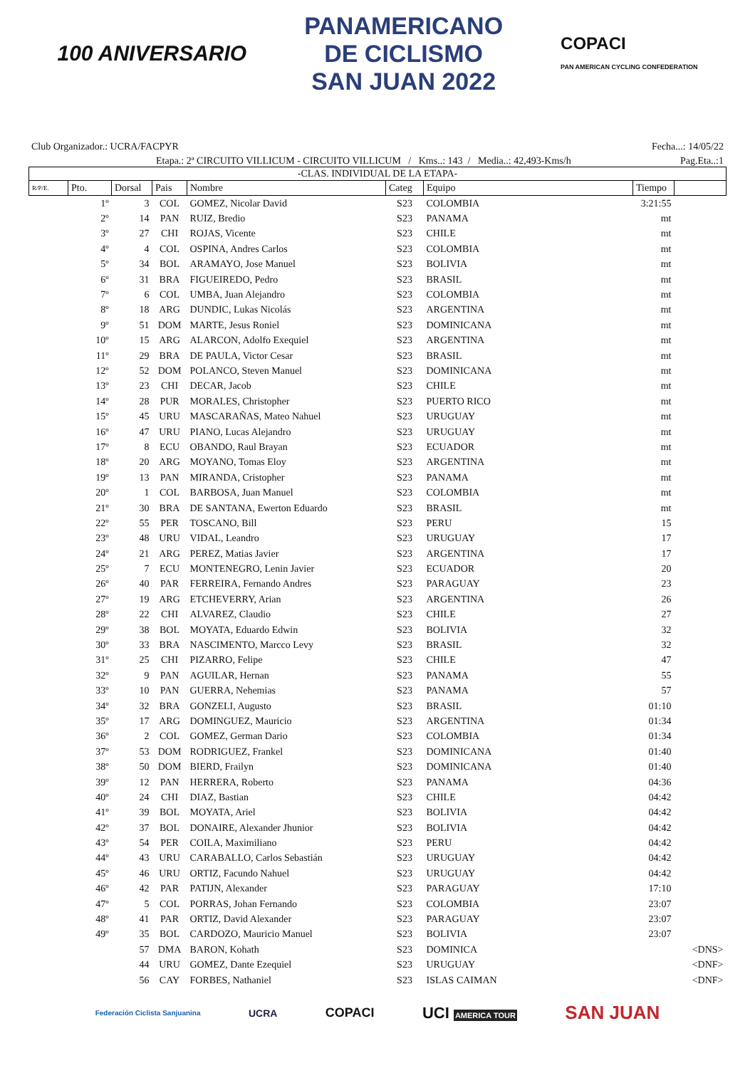100 ANIVERSARIO
PANAMERICANO
DE CICLISMO
SAN JUAN 2022
COPACI
PAN AMERICAN CYCLING CONFEDERATION
Club Organizador.: UCRA/FACPYR Fecha...: 14/05/22
Etapa.: 2ª CIRCUITO VILLICUM - CIRCUITO VILLICUM / Kms..: 143 / Media..: 42,493-Kms/h Pag.Eta..:1
| -CLAS. INDIVIDUAL DE LA ETAPA- | | | | | | | | |
| R/P/E. | Pto. | Dorsal | Pais | Nombre | Categ | Equipo | Tiempo | |
| | 1º | 3 | COL | GOMEZ, Nicolar David | S23 | COLOMBIA | 3:21:55 | |
| | 2º | 14 | PAN | RUIZ, Bredio | S23 | PANAMA | mt | |
| | 3º | 27 | CHI | ROJAS, Vicente | S23 | CHILE | mt | |
| | 4º | 4 | COL | OSPINA, Andres Carlos | S23 | COLOMBIA | mt | |
| | 5º | 34 | BOL | ARAMAYO, Jose Manuel | S23 | BOLIVIA | mt | |
| | 6º | 31 | BRA | FIGUEIREDO, Pedro | S23 | BRASIL | mt | |
| | 7º | 6 | COL | UMBA, Juan Alejandro | S23 | COLOMBIA | mt | |
| | 8º | 18 | ARG | DUNDIC, Lukas Nicolás | S23 | ARGENTINA | mt | |
| | 9º | 51 | DOM | MARTE, Jesus Roniel | S23 | DOMINICANA | mt | |
| | 10º | 15 | ARG | ALARCON, Adolfo Exequiel | S23 | ARGENTINA | mt | |
| | 11º | 29 | BRA | DE PAULA, Victor Cesar | S23 | BRASIL | mt | |
| | 12º | 52 | DOM | POLANCO, Steven Manuel | S23 | DOMINICANA | mt | |
| | 13º | 23 | CHI | DECAR, Jacob | S23 | CHILE | mt | |
| | 14º | 28 | PUR | MORALES, Christopher | S23 | PUERTO RICO | mt | |
| | 15º | 45 | URU | MASCARAÑAS, Mateo Nahuel | S23 | URUGUAY | mt | |
| | 16º | 47 | URU | PIANO, Lucas Alejandro | S23 | URUGUAY | mt | |
| | 17º | 8 | ECU | OBANDO, Raul Brayan | S23 | ECUADOR | mt | |
| | 18º | 20 | ARG | MOYANO, Tomas Eloy | S23 | ARGENTINA | mt | |
| | 19º | 13 | PAN | MIRANDA, Cristopher | S23 | PANAMA | mt | |
| | 20º | 1 | COL | BARBOSA, Juan Manuel | S23 | COLOMBIA | mt | |
| | 21º | 30 | BRA | DE SANTANA, Ewerton Eduardo | S23 | BRASIL | mt | |
| | 22º | 55 | PER | TOSCANO, Bill | S23 | PERU | 15 | |
| | 23º | 48 | URU | VIDAL, Leandro | S23 | URUGUAY | 17 | |
| | 24º | 21 | ARG | PEREZ, Matias Javier | S23 | ARGENTINA | 17 | |
| | 25º | 7 | ECU | MONTENEGRO, Lenin Javier | S23 | ECUADOR | 20 | |
| | 26º | 40 | PAR | FERREIRA, Fernando Andres | S23 | PARAGUAY | 23 | |
| | 27º | 19 | ARG | ETCHEVERRY, Arian | S23 | ARGENTINA | 26 | |
| | 28º | 22 | CHI | ALVAREZ, Claudio | S23 | CHILE | 27 | |
| | 29º | 38 | BOL | MOYATA, Eduardo Edwin | S23 | BOLIVIA | 32 | |
| | 30º | 33 | BRA | NASCIMENTO, Marcco Levy | S23 | BRASIL | 32 | |
| | 31º | 25 | CHI | PIZARRO, Felipe | S23 | CHILE | 47 | |
| | 32º | 9 | PAN | AGUILAR, Hernan | S23 | PANAMA | 55 | |
| | 33º | 10 | PAN | GUERRA, Nehemias | S23 | PANAMA | 57 | |
| | 34º | 32 | BRA | GONZELI, Augusto | S23 | BRASIL | 01:10 | |
| | 35º | 17 | ARG | DOMINGUEZ, Mauricio | S23 | ARGENTINA | 01:34 | |
| | 36º | 2 | COL | GOMEZ, German Dario | S23 | COLOMBIA | 01:34 | |
| | 37º | 53 | DOM | RODRIGUEZ, Frankel | S23 | DOMINICANA | 01:40 | |
| | 38º | 50 | DOM | BIERD, Frailyn | S23 | DOMINICANA | 01:40 | |
| | 39º | 12 | PAN | HERRERA, Roberto | S23 | PANAMA | 04:36 | |
| | 40º | 24 | CHI | DIAZ, Bastian | S23 | CHILE | 04:42 | |
| | 41º | 39 | BOL | MOYATA, Ariel | S23 | BOLIVIA | 04:42 | |
| | 42º | 37 | BOL | DONAIRE, Alexander Jhunior | S23 | BOLIVIA | 04:42 | |
| | 43º | 54 | PER | COILA, Maximiliano | S23 | PERU | 04:42 | |
| | 44º | 43 | URU | CARABALLO, Carlos Sebastián | S23 | URUGUAY | 04:42 | |
| | 45º | 46 | URU | ORTIZ, Facundo Nahuel | S23 | URUGUAY | 04:42 | |
| | 46º | 42 | PAR | PATIJN, Alexander | S23 | PARAGUAY | 17:10 | |
| | 47º | 5 | COL | PORRAS, Johan Fernando | S23 | COLOMBIA | 23:07 | |
| | 48º | 41 | PAR | ORTIZ, David Alexander | S23 | PARAGUAY | 23:07 | |
| | 49º | 35 | BOL | CARDOZO, Mauricio Manuel | S23 | BOLIVIA | 23:07 | |
| | | 57 | DMA | BARON, Kohath | S23 | DOMINICA | | <DNS> |
| | | 44 | URU | GOMEZ, Dante Ezequiel | S23 | URUGUAY | | <DNF> |
| | | 56 | CAY | FORBES, Nathaniel | S23 | ISLAS CAIMAN | | <DNF> |
Federación Ciclista Sanjuanina UCRA COPACI UCI AMERICA TOUR SAN JUAN